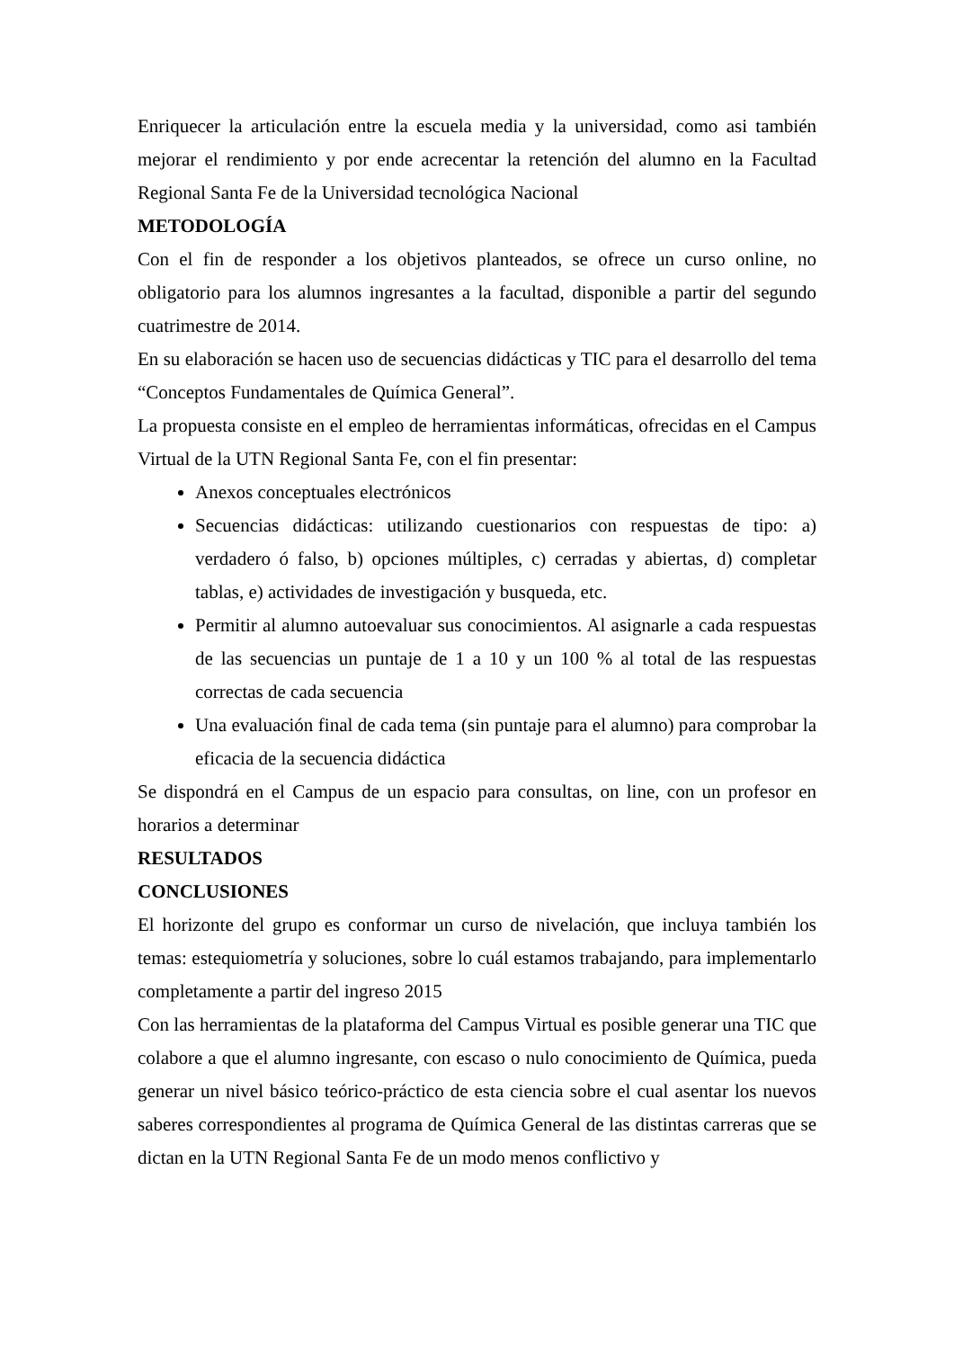Enriquecer la articulación entre la escuela media y la universidad, como asi también mejorar el rendimiento y por ende acrecentar la retención del alumno en la Facultad Regional Santa Fe de la Universidad tecnológica Nacional
METODOLOGÍA
Con el fin de responder a los objetivos planteados, se ofrece un curso online, no obligatorio para los alumnos ingresantes a la facultad, disponible a partir del segundo cuatrimestre de 2014.
En su elaboración se hacen uso de secuencias didácticas y TIC para el desarrollo del tema “Conceptos Fundamentales de Química General”.
La propuesta consiste en el empleo de herramientas informáticas, ofrecidas en el Campus Virtual de la UTN Regional Santa Fe, con el fin presentar:
Anexos conceptuales electrónicos
Secuencias didácticas: utilizando cuestionarios con respuestas de tipo: a) verdadero ó falso, b) opciones múltiples, c) cerradas y abiertas, d) completar tablas, e) actividades de investigación y busqueda, etc.
Permitir al alumno autoevaluar sus conocimientos. Al asignarle a cada respuestas de las secuencias un puntaje de 1 a 10 y un 100 % al total de las respuestas correctas de cada secuencia
Una evaluación final de cada tema (sin puntaje para el alumno) para comprobar la eficacia de la secuencia didáctica
Se dispondrá en el Campus de un espacio para consultas, on line, con un profesor en horarios a determinar
RESULTADOS
CONCLUSIONES
El horizonte del grupo es conformar un curso de nivelación, que incluya también los temas: estequiometría y soluciones, sobre lo cuál estamos trabajando, para implementarlo completamente a partir del ingreso 2015
Con las herramientas de la plataforma del Campus Virtual es posible generar una TIC que colabore a que el alumno ingresante, con escaso o nulo conocimiento de Química, pueda generar un nivel básico teórico-práctico de esta ciencia sobre el cual asentar los nuevos saberes correspondientes al programa de Química General de las distintas carreras que se dictan en la UTN Regional Santa Fe de un modo menos conflictivo y